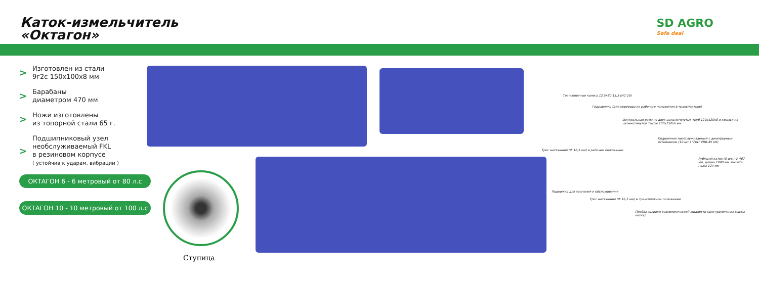Каток-измельчитель
«Октагон»
SD AGRO
Safe deal
> Изготовлен из стали
9г2с 150х100х8 мм
> Барабаны
диаметром 470 мм
> Ножи изготовлены
из топорной стали 65 г.
> Подшипниковый узел
необслуживаемый FKL
в резиновом корпусе
( устойчив к ударам, вибрации )
ОКТАГОН 6 - 6 метровый от 80 л.с
ОКТАГОН 10 - 10 метровый от 100 л.с
Ступица
Транспортные колеса 12,5х80-15,3 (НС-16)
Гидравлика (для перевода из рабочего положения в транспортное)
Центральная рама из двух цельнотянутых труб 120х120х8 и крылья из цельнотянутой трубы 100х150х6 мм
Подшипник необслуживаемый с демпферным отбойником (10 шт.) "FKL" PRB-45 UK)
Трос натяжения (Ф 16,5 мм) в рабочем положении
Рубящий каток (5 шт.) Ф 467 мм, длина 1990 мм. Высота ножа 124 мм
Подножка для хранения и обслуживания
Трос натяжения (Ф 16,5 мм) в транспортном положении
Пробка заливки технологической жидкости (для увеличения массы катка)